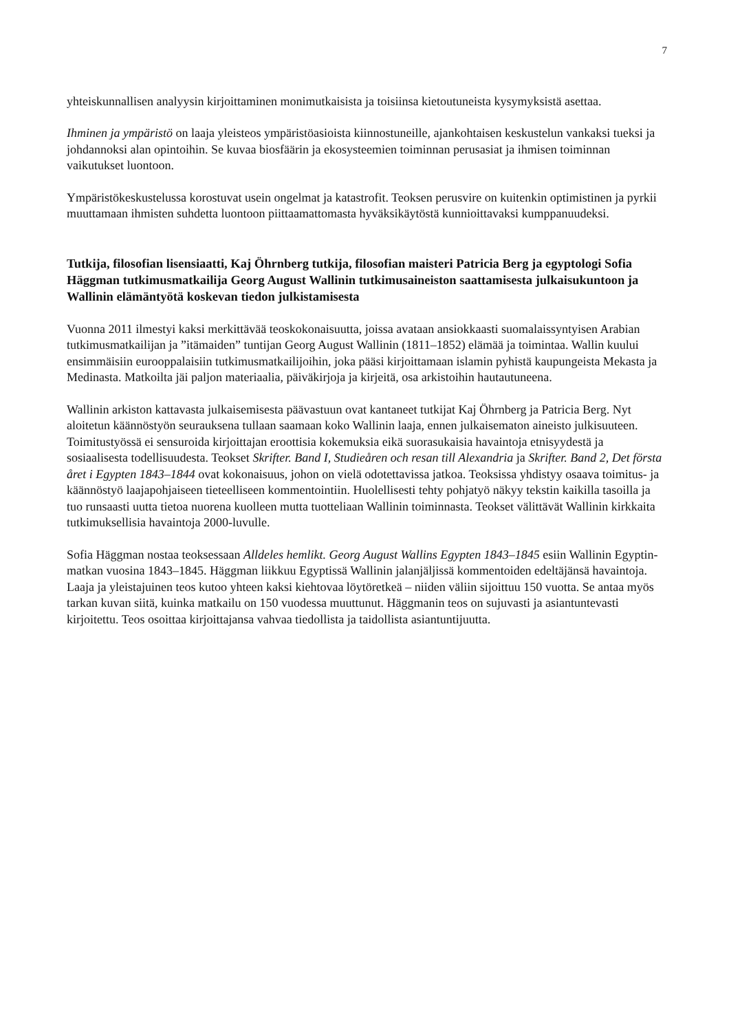7
yhteiskunnallisen analyysin kirjoittaminen monimutkaisista ja toisiinsa kietoutuneista kysymyksistä asettaa.
Ihminen ja ympäristö on laaja yleisteos ympäristöasioista kiinnostuneille, ajankohtaisen keskustelun vankaksi tueksi ja johdannoksi alan opintoihin. Se kuvaa biosfäärin ja ekosysteemien toiminnan perusasiat ja ihmisen toiminnan vaikutukset luontoon.
Ympäristökeskustelussa korostuvat usein ongelmat ja katastrofit. Teoksen perusvire on kuitenkin optimistinen ja pyrkii muuttamaan ihmisten suhdetta luontoon piittaamattomasta hyväksikäytöstä kunnioittavaksi kumppanuudeksi.
Tutkija, filosofian lisensiaatti, Kaj Öhrnberg tutkija, filosofian maisteri Patricia Berg ja egyptologi Sofia Häggman tutkimusmatkailija Georg August Wallinin tutkimusaineiston saattamisesta julkaisukuntoon ja Wallinin elämäntyötä koskevan tiedon julkistamisesta
Vuonna 2011 ilmestyi kaksi merkittävää teoskokonaisuutta, joissa avataan ansiokkaasti suomalaissyntyisen Arabian tutkimusmatkailijan ja ”itämaiden” tuntijan Georg August Wallinin (1811–1852) elämää ja toimintaa. Wallin kuului ensimmäisiin eurooppalaisiin tutkimusmatkailijoihin, joka pääsi kirjoittamaan islamin pyhistä kaupungeista Mekasta ja Medinasta. Matkoilta jäi paljon materiaalia, päiväkirjoja ja kirjeitä, osa arkistoihin hautautuneena.
Wallinin arkiston kattavasta julkaisemisesta päävastuun ovat kantaneet tutkijat Kaj Öhrnberg ja Patricia Berg. Nyt aloitetun käännöstyön seurauksena tullaan saamaan koko Wallinin laaja, ennen julkaisematon aineisto julkisuuteen. Toimitustyössä ei sensuroida kirjoittajan eroottisia kokemuksia eikä suorasukaisia havaintoja etnisyydestä ja sosiaalisesta todellisuudesta. Teokset Skrifter. Band I, Studieåren och resan till Alexandria ja Skrifter. Band 2, Det första året i Egypten 1843–1844 ovat kokonaisuus, johon on vielä odotettavissa jatkoa. Teoksissa yhdistyy osaava toimitus- ja käännöstyö laajapohjaiseen tieteelliseen kommentointiin. Huolellisesti tehty pohjatyö näkyy tekstin kaikilla tasoilla ja tuo runsaasti uutta tietoa nuorena kuolleen mutta tuotteliaan Wallinin toiminnasta. Teokset välittävät Wallinin kirkkaita tutkimuksellisia havaintoja 2000-luvulle.
Sofia Häggman nostaa teoksessaan Alldeles hemlikt. Georg August Wallins Egypten 1843–1845 esiin Wallinin Egyptin-matkan vuosina 1843–1845. Häggman liikkuu Egyptissä Wallinin jalanjäljissä kommentoiden edeltäjänsä havaintoja. Laaja ja yleistajuinen teos kutoo yhteen kaksi kiehtovaa löytöretkeä – niiden väliin sijoittuu 150 vuotta. Se antaa myös tarkan kuvan siitä, kuinka matkailu on 150 vuodessa muuttunut. Häggmanin teos on sujuvasti ja asiantuntevasti kirjoitettu. Teos osoittaa kirjoittajansa vahvaa tiedollista ja taidollista asiantuntijuutta.